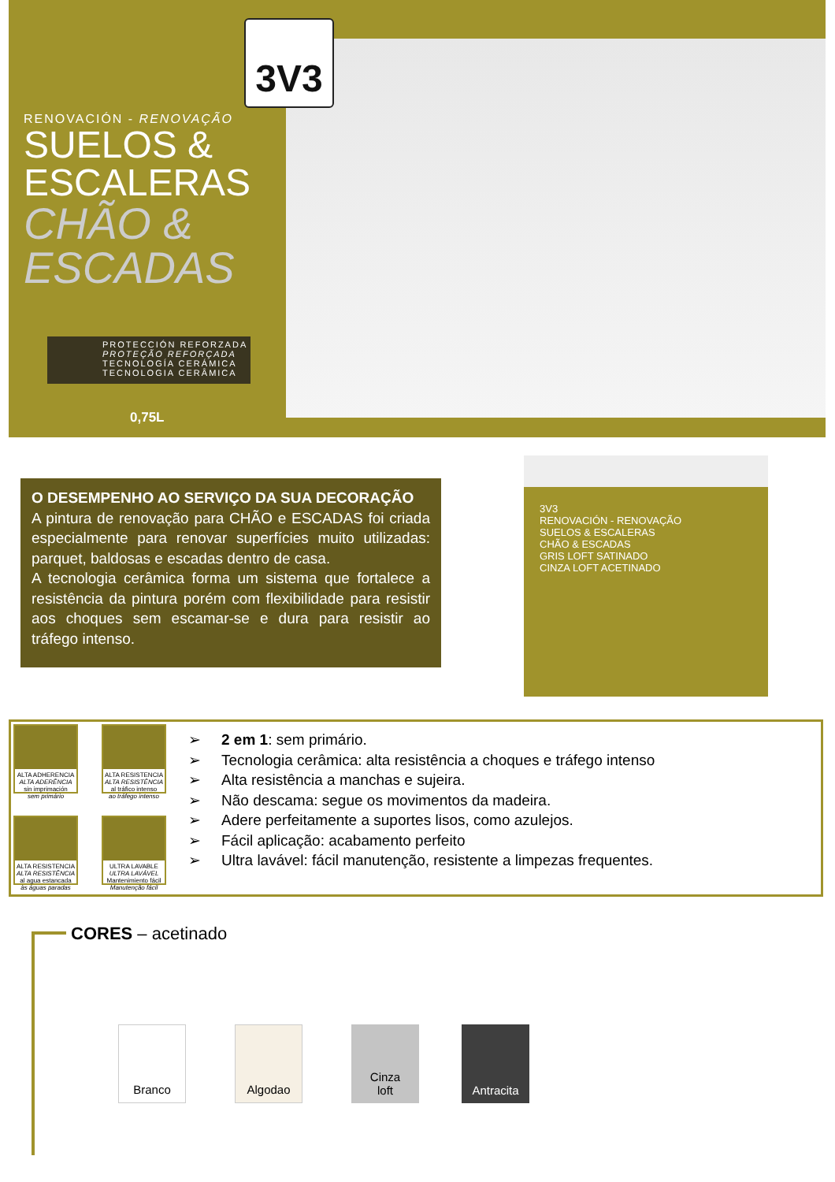3V3
RENOVACIÓN - RENOVAÇÃO
SUELOS &
ESCALERAS
CHÃO &
ESCADAS
PROTECCIÓN REFORZADA
PROTEÇÃO REFORÇADA
TECNOLOGÍA CERÁMICA
TECNOLOGIA CERÂMICA
0,75L
O DESEMPENHO AO SERVIÇO DA SUA DECORAÇÃO
A pintura de renovação para CHÃO e ESCADAS foi criada especialmente para renovar superfícies muito utilizadas: parquet, baldosas e escadas dentro de casa.
A tecnologia cerâmica forma um sistema que fortalece a resistência da pintura porém com flexibilidade para resistir aos choques sem escamar-se e dura para resistir ao tráfego intenso.
3V3
RENOVACIÓN - RENOVAÇÃO
SUELOS & ESCALERAS
CHÃO & ESCADAS
GRIS LOFT SATINADO
CINZA LOFT ACETINADO
ALTA ADHERENCIA
ALTA ADERÊNCIA
sin imprimación
sem primário
ALTA RESISTENCIA
ALTA RESISTÊNCIA
al tráfico intenso
ao tráfego intenso
ALTA RESISTENCIA
ALTA RESISTÊNCIA
al agua estancada
às águas paradas
ULTRA LAVABLE
ULTRA LAVÁVEL
Mantenimiento fácil
Manutenção fácil
➢ 2 em 1: sem primário.
➢ Tecnologia cerâmica: alta resistência a choques e tráfego intenso
➢ Alta resistência a manchas e sujeira.
➢ Não descama: segue os movimentos da madeira.
➢ Adere perfeitamente a suportes lisos, como azulejos.
➢ Fácil aplicação: acabamento perfeito
➢ Ultra lavável: fácil manutenção, resistente a limpezas frequentes.
CORES – acetinado
Branco Algodao
Cinza
loft
Antracita